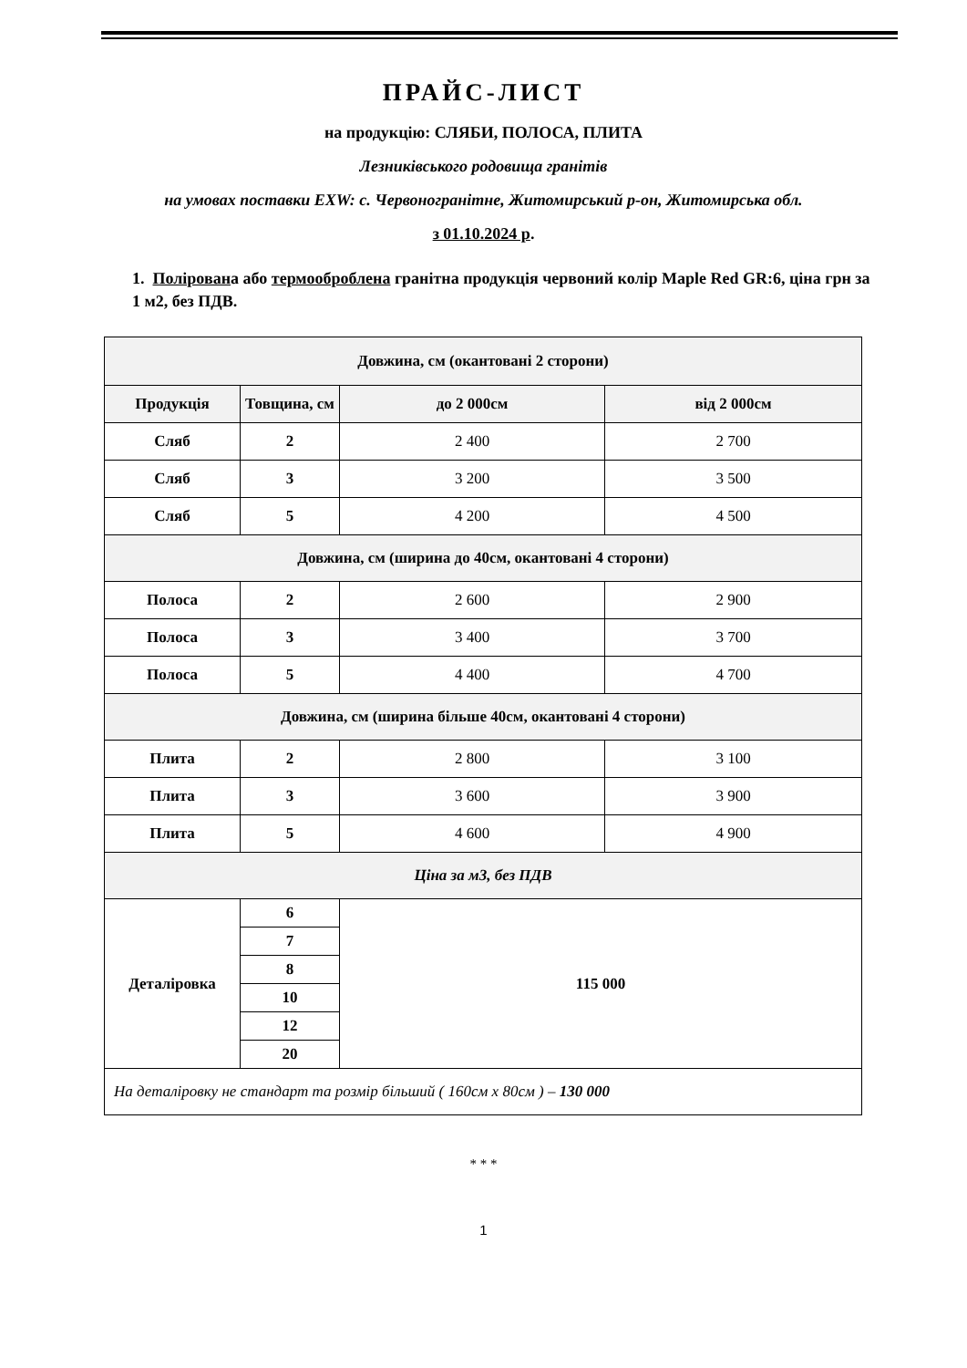ПРАЙС-ЛИСТ
на продукцію: СЛЯБИ, ПОЛОСА, ПЛИТА
Лезниківського родовища гранітів
на умовах поставки EXW: с. Червоногранітне, Житомирський р-он, Житомирська обл.
з 01.10.2024 р.
1. Полірована або термооброблена гранітна продукція червоний колір Maple Red GR:6, ціна грн за 1 м2, без ПДВ.
| Довжина, см (окантовані 2 сторони) | | | |
| Продукція | Товщина, см | до 2 000см | від 2 000см |
| Сляб | 2 | 2 400 | 2 700 |
| Сляб | 3 | 3 200 | 3 500 |
| Сляб | 5 | 4 200 | 4 500 |
| Довжина, см (ширина до 40см, окантовані 4 сторони) | | | |
| Полоса | 2 | 2 600 | 2 900 |
| Полоса | 3 | 3 400 | 3 700 |
| Полоса | 5 | 4 400 | 4 700 |
| Довжина, см (ширина більше 40см, окантовані 4 сторони) | | | |
| Плита | 2 | 2 800 | 3 100 |
| Плита | 3 | 3 600 | 3 900 |
| Плита | 5 | 4 600 | 4 900 |
| Ціна за м3, без ПДВ | | | |
| Деталіровка | 6 | 115 000 | |
| | 7 | | |
| | 8 | | |
| | 10 | | |
| | 12 | | |
| | 20 | | |
| На деталіровку не стандарт та розмір більший ( 160см х 80см ) – 130 000 | | | |
* * *
1